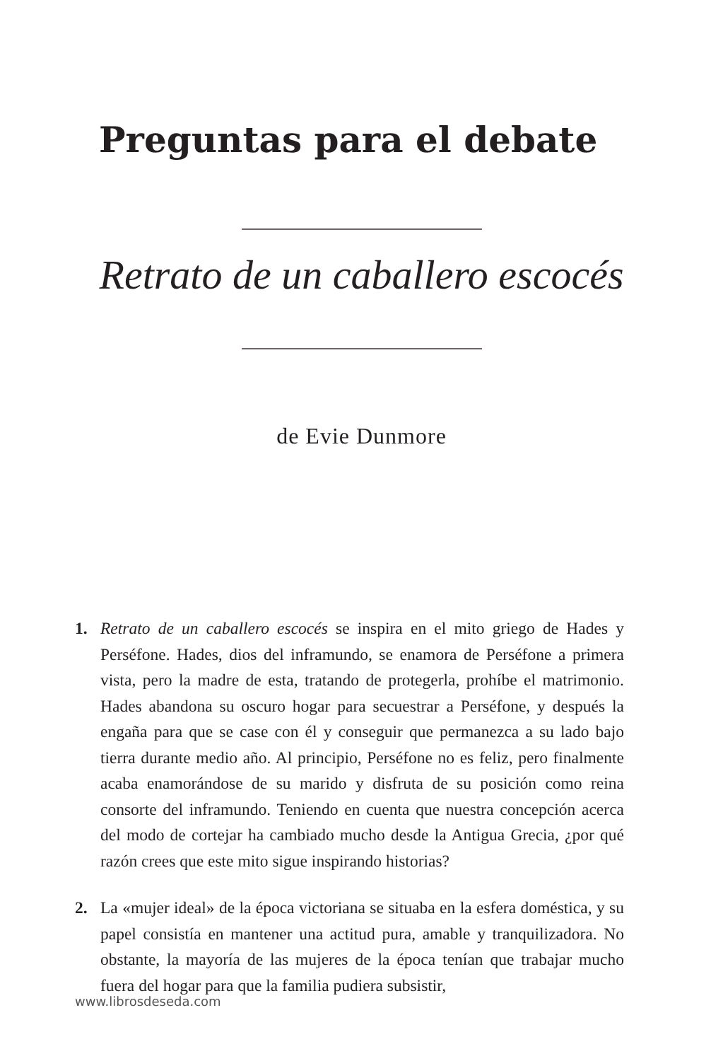Preguntas para el debate
Retrato de un caballero escocés
de Evie Dunmore
1. Retrato de un caballero escocés se inspira en el mito griego de Hades y Perséfone. Hades, dios del inframundo, se enamora de Perséfone a primera vista, pero la madre de esta, tratando de protegerla, prohíbe el matrimonio. Hades abandona su oscuro hogar para secuestrar a Perséfone, y después la engaña para que se case con él y conseguir que permanezca a su lado bajo tierra durante medio año. Al principio, Perséfone no es feliz, pero finalmente acaba enamorándose de su marido y disfruta de su posición como reina consorte del inframundo. Teniendo en cuenta que nuestra concepción acerca del modo de cortejar ha cambiado mucho desde la Antigua Grecia, ¿por qué razón crees que este mito sigue inspirando historias?
2. La «mujer ideal» de la época victoriana se situaba en la esfera doméstica, y su papel consistía en mantener una actitud pura, amable y tranquilizadora. No obstante, la mayoría de las mujeres de la época tenían que trabajar mucho fuera del hogar para que la familia pudiera subsistir,
www.librosdeseda.com